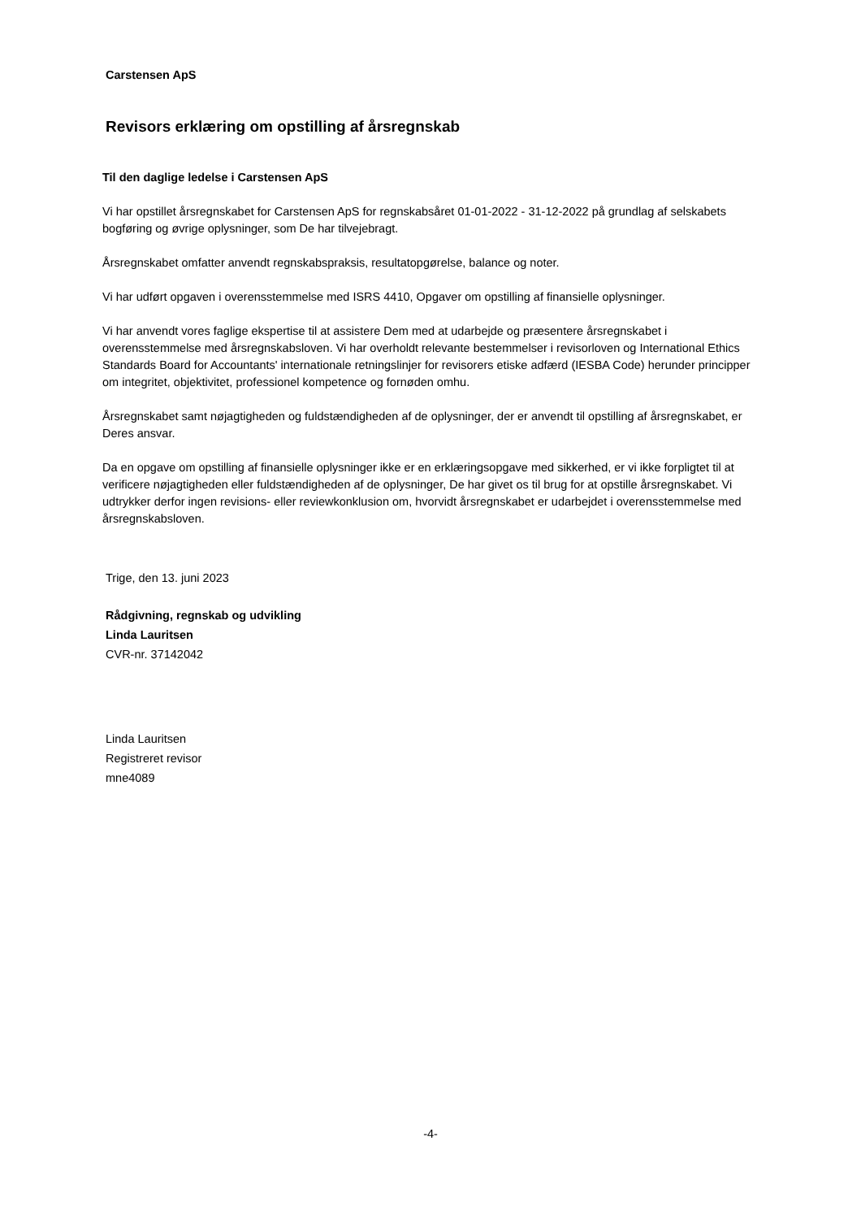Carstensen ApS
Revisors erklæring om opstilling af årsregnskab
Til den daglige ledelse i Carstensen ApS
Vi har opstillet årsregnskabet for Carstensen ApS for regnskabsåret 01-01-2022 - 31-12-2022 på grundlag af selskabets bogføring og øvrige oplysninger, som De har tilvejebragt.
Årsregnskabet omfatter anvendt regnskabspraksis, resultatopgørelse, balance og noter.
Vi har udført opgaven i overensstemmelse med ISRS 4410, Opgaver om opstilling af finansielle oplysninger.
Vi har anvendt vores faglige ekspertise til at assistere Dem med at udarbejde og præsentere årsregnskabet i overensstemmelse med årsregnskabsloven. Vi har overholdt relevante bestemmelser i revisorloven og International Ethics Standards Board for Accountants' internationale retningslinjer for revisorers etiske adfærd (IESBA Code) herunder principper om integritet, objektivitet, professionel kompetence og fornøden omhu.
Årsregnskabet samt nøjagtigheden og fuldstændigheden af de oplysninger, der er anvendt til opstilling af årsregnskabet, er Deres ansvar.
Da en opgave om opstilling af finansielle oplysninger ikke er en erklæringsopgave med sikkerhed, er vi ikke forpligtet til at verificere nøjagtigheden eller fuldstændigheden af de oplysninger, De har givet os til brug for at opstille årsregnskabet. Vi udtrykker derfor ingen revisions- eller reviewkonklusion om, hvorvidt årsregnskabet er udarbejdet i overensstemmelse med årsregnskabsloven.
Trige, den 13. juni 2023
Rådgivning, regnskab og udvikling
Linda Lauritsen
CVR-nr. 37142042
Linda Lauritsen
Registreret revisor
mne4089
-4-